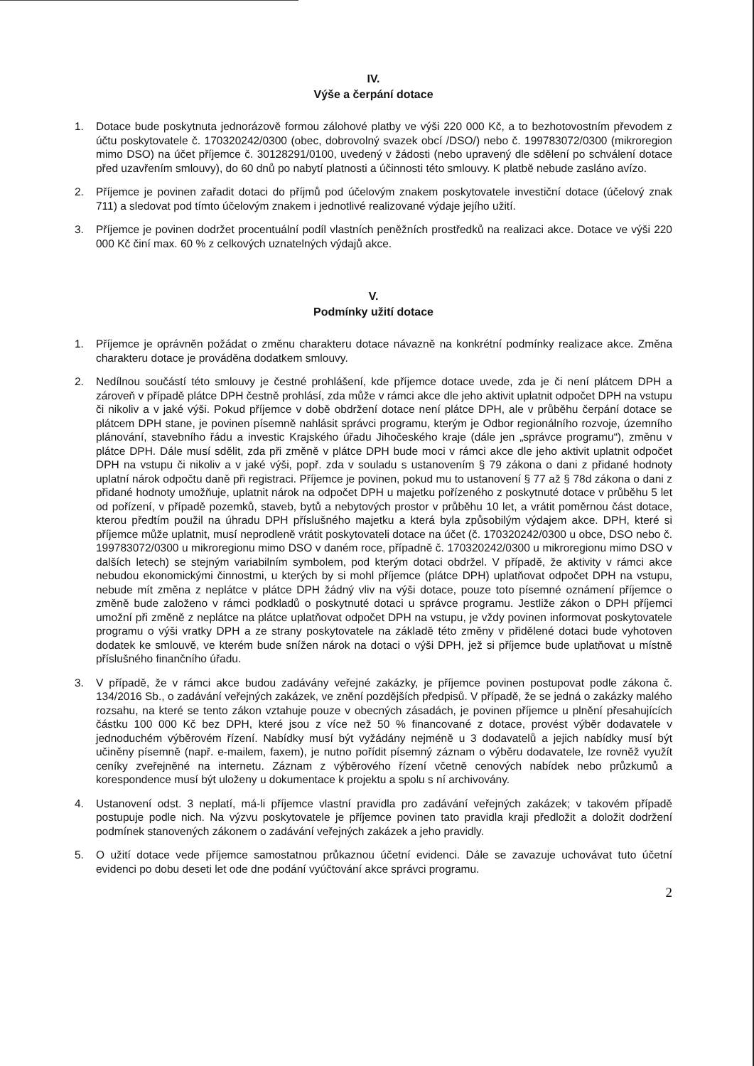IV.
Výše a čerpání dotace
1. Dotace bude poskytnuta jednorázově formou zálohové platby ve výši 220 000 Kč, a to bezhotovostním převodem z účtu poskytovatele č. 170320242/0300 (obec, dobrovolný svazek obcí /DSO/) nebo č. 199783072/0300 (mikroregion mimo DSO) na účet příjemce č. 30128291/0100, uvedený v žádosti (nebo upravený dle sdělení po schválení dotace před uzavřením smlouvy), do 60 dnů po nabytí platnosti a účinnosti této smlouvy. K platbě nebude zasláno avízo.
2. Příjemce je povinen zařadit dotaci do příjmů pod účelovým znakem poskytovatele investiční dotace (účelový znak 711) a sledovat pod tímto účelovým znakem i jednotlivé realizované výdaje jejího užití.
3. Příjemce je povinen dodržet procentuální podíl vlastních peněžních prostředků na realizaci akce. Dotace ve výši 220 000 Kč činí max. 60 % z celkových uznatelných výdajů akce.
V.
Podmínky užití dotace
1. Příjemce je oprávněn požádat o změnu charakteru dotace návazně na konkrétní podmínky realizace akce. Změna charakteru dotace je prováděna dodatkem smlouvy.
2. Nedílnou součástí této smlouvy je čestné prohlášení, kde příjemce dotace uvede, zda je či není plátcem DPH a zároveň v případě plátce DPH čestně prohlásí, zda může v rámci akce dle jeho aktivit uplatnit odpočet DPH na vstupu či nikoliv a v jaké výši. Pokud příjemce v době obdržení dotace není plátce DPH, ale v průběhu čerpání dotace se plátcem DPH stane, je povinen písemně nahlásit správci programu, kterým je Odbor regionálního rozvoje, územního plánování, stavebního řádu a investic Krajského úřadu Jihočeského kraje (dále jen „správce programu“), změnu v plátce DPH. Dále musí sdělit, zda při změně v plátce DPH bude moci v rámci akce dle jeho aktivit uplatnit odpočet DPH na vstupu či nikoliv a v jaké výši, popř. zda v souladu s ustanovením § 79 zákona o dani z přidané hodnoty uplatní nárok odpočtu daně při registraci. Příjemce je povinen, pokud mu to ustanovení § 77 až § 78d zákona o dani z přidané hodnoty umožňuje, uplatnit nárok na odpočet DPH u majetku pořízeného z poskytnuté dotace v průběhu 5 let od pořízení, v případě pozemků, staveb, bytů a nebytových prostor v průběhu 10 let, a vrátit poměrnou část dotace, kterou předtím použil na úhradu DPH příslušného majetku a která byla způsobilým výdajem akce. DPH, které si příjemce může uplatnit, musí neprodleně vrátit poskytovateli dotace na účet (č. 170320242/0300 u obce, DSO nebo č. 199783072/0300 u mikroregionu mimo DSO v daném roce, případně č. 170320242/0300 u mikroregionu mimo DSO v dalších letech) se stejným variabilním symbolem, pod kterým dotaci obdržel. V případě, že aktivity v rámci akce nebudou ekonomickými činnostmi, u kterých by si mohl příjemce (plátce DPH) uplatňovat odpočet DPH na vstupu, nebude mít změna z neplátce v plátce DPH žádný vliv na výši dotace, pouze toto písemné oznámení příjemce o změně bude založeno v rámci podkladů o poskytnuté dotaci u správce programu. Jestliže zákon o DPH příjemci umožní při změně z neplátce na plátce uplatňovat odpočet DPH na vstupu, je vždy povinen informovat poskytovatele programu o výši vratky DPH a ze strany poskytovatele na základě této změny v přidělené dotaci bude vyhotoven dodatek ke smlouvě, ve kterém bude snížen nárok na dotaci o výši DPH, jež si příjemce bude uplatňovat u místně příslušného finančního úřadu.
3. V případě, že v rámci akce budou zadávány veřejné zakázky, je příjemce povinen postupovat podle zákona č. 134/2016 Sb., o zadávání veřejných zakázek, ve znění pozdějších předpisů. V případě, že se jedná o zakázky malého rozsahu, na které se tento zákon vztahuje pouze v obecných zásadách, je povinen příjemce u plnění přesahujících částku 100 000 Kč bez DPH, které jsou z více než 50 % financované z dotace, provést výběr dodavatele v jednoduchém výběrovém řízení. Nabídky musí být vyžádány nejméně u 3 dodavatelů a jejich nabídky musí být učiněny písemně (např. e-mailem, faxem), je nutno pořídit písemný záznam o výběru dodavatele, lze rovněž využít ceníky zveřejněné na internetu. Záznam z výběrového řízení včetně cenových nabídek nebo průzkumů a korespondence musí být uloženy u dokumentace k projektu a spolu s ní archivovány.
4. Ustanovení odst. 3 neplatí, má-li příjemce vlastní pravidla pro zadávání veřejných zakázek; v takovém případě postupuje podle nich. Na výzvu poskytovatele je příjemce povinen tato pravidla kraji předložit a doložit dodržení podmínek stanovených zákonem o zadávání veřejných zakázek a jeho pravidly.
5. O užití dotace vede příjemce samostatnou průkaznou účetní evidenci. Dále se zavazuje uchovávat tuto účetní evidenci po dobu deseti let ode dne podání vyúčtování akce správci programu.
2